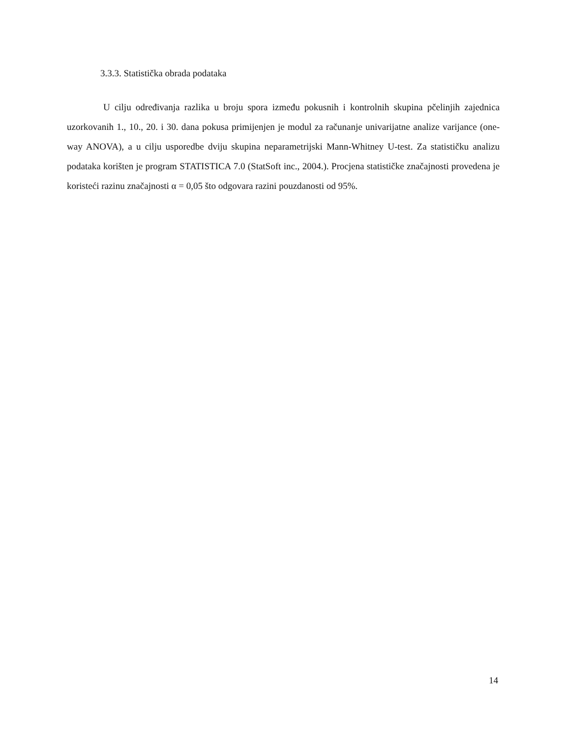3.3.3. Statistička obrada podataka
U cilju određivanja razlika u broju spora između pokusnih i kontrolnih skupina pčelinjih zajednica uzorkovanih 1., 10., 20. i 30. dana pokusa primijenjen je modul za računanje univarijatne analize varijance (one-way ANOVA), a u cilju usporedbe dviju skupina neparametrijski Mann-Whitney U-test. Za statističku analizu podataka korišten je program STATISTICA 7.0 (StatSoft inc., 2004.). Procjena statističke značajnosti provedena je koristeći razinu značajnosti α = 0,05 što odgovara razini pouzdanosti od 95%.
14